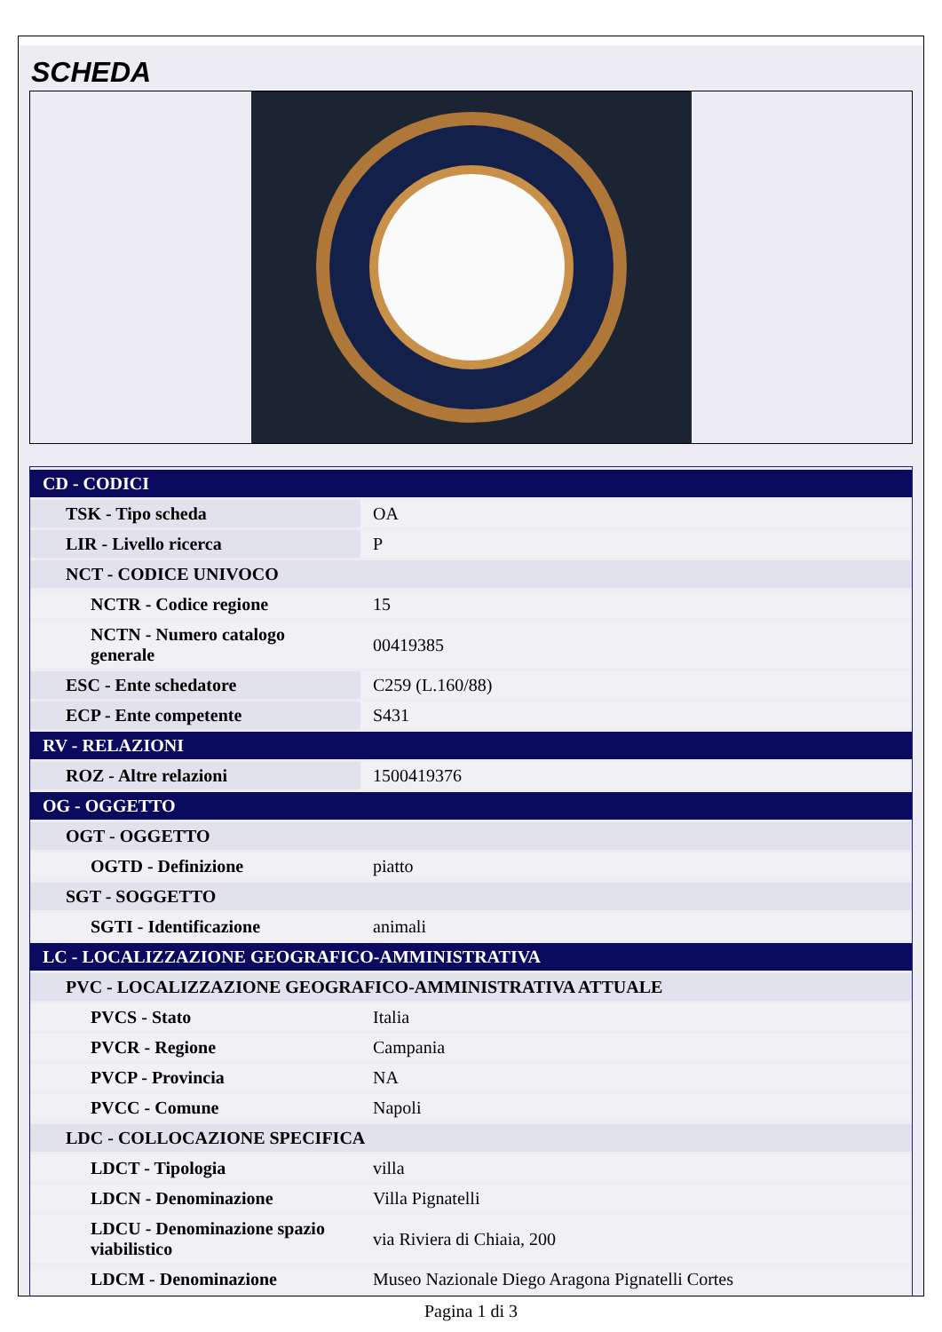SCHEDA
| CD - CODICI | |
| TSK - Tipo scheda | OA |
| LIR - Livello ricerca | P |
| NCT - CODICE UNIVOCO | |
| NCTR - Codice regione | 15 |
| NCTN - Numero catalogo generale | 00419385 |
| ESC - Ente schedatore | C259 (L.160/88) |
| ECP - Ente competente | S431 |
| RV - RELAZIONI | |
| ROZ - Altre relazioni | 1500419376 |
| OG - OGGETTO | |
| OGT - OGGETTO | |
| OGTD - Definizione | piatto |
| SGT - SOGGETTO | |
| SGTI - Identificazione | animali |
| LC - LOCALIZZAZIONE GEOGRAFICO-AMMINISTRATIVA | |
| PVC - LOCALIZZAZIONE GEOGRAFICO-AMMINISTRATIVA ATTUALE | |
| PVCS - Stato | Italia |
| PVCR - Regione | Campania |
| PVCP - Provincia | NA |
| PVCC - Comune | Napoli |
| LDC - COLLOCAZIONE SPECIFICA | |
| LDCT - Tipologia | villa |
| LDCN - Denominazione | Villa Pignatelli |
| LDCU - Denominazione spazio viabilistico | via Riviera di Chiaia, 200 |
| LDCM - Denominazione | Museo Nazionale Diego Aragona Pignatelli Cortes |
Pagina 1 di 3